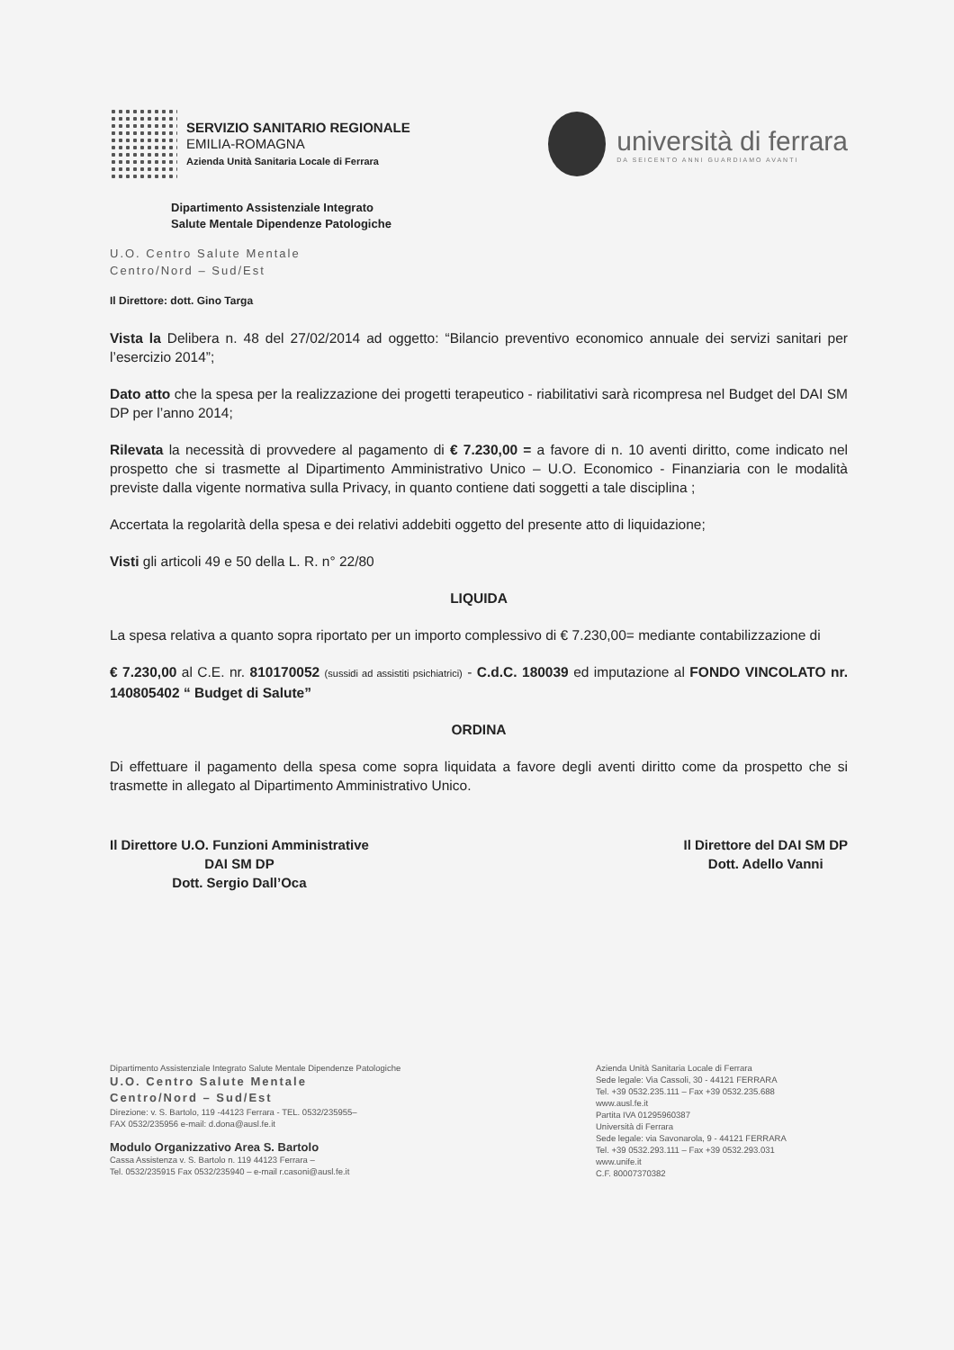SERVIZIO SANITARIO REGIONALE
EMILIA-ROMAGNA
Azienda Unità Sanitaria Locale di Ferrara
università di ferrara
DA SEICENTO ANNI GUARDIAMO AVANTI
Dipartimento Assistenziale Integrato
Salute Mentale Dipendenze Patologiche
U.O. Centro Salute Mentale
Centro/Nord – Sud/Est
Il Direttore: dott. Gino Targa
Vista la Delibera n. 48 del 27/02/2014 ad oggetto: “Bilancio preventivo economico annuale dei servizi sanitari per l’esercizio 2014”;
Dato atto che la spesa per la realizzazione dei progetti terapeutico - riabilitativi sarà ricompresa nel Budget del DAI SM DP per l’anno 2014;
Rilevata la necessità di provvedere al pagamento di € 7.230,00 = a favore di n. 10 aventi diritto, come indicato nel prospetto che si trasmette al Dipartimento Amministrativo Unico – U.O. Economico - Finanziaria con le modalità previste dalla vigente normativa sulla Privacy, in quanto contiene dati soggetti a tale disciplina ;
Accertata la regolarità della spesa e dei relativi addebiti oggetto del presente atto di liquidazione;
Visti gli articoli 49 e 50 della L. R. n° 22/80
LIQUIDA
La spesa relativa a quanto sopra riportato per un importo complessivo di € 7.230,00= mediante contabilizzazione di
€ 7.230,00 al C.E. nr. 810170052 (sussidi ad assistiti psichiatrici) - C.d.C. 180039 ed imputazione al FONDO VINCOLATO nr. 140805402 “ Budget di Salute”
ORDINA
Di effettuare il pagamento della spesa come sopra liquidata a favore degli aventi diritto come da prospetto che si trasmette in allegato al Dipartimento Amministrativo Unico.
Il Direttore U.O. Funzioni Amministrative
DAI SM DP
Dott. Sergio Dall’Oca
Il Direttore del DAI SM DP
Dott. Adello Vanni
Dipartimento Assistenziale Integrato Salute Mentale Dipendenze Patologiche
U.O. Centro Salute Mentale
Centro/Nord – Sud/Est
Direzione: v. S. Bartolo, 119 -44123 Ferrara - TEL. 0532/235955–
FAX 0532/235956 e-mail: d.dona@ausl.fe.it
Modulo Organizzativo Area S. Bartolo
Cassa Assistenza v. S. Bartolo n. 119 44123 Ferrara –
Tel. 0532/235915 Fax 0532/235940 – e-mail r.casoni@ausl.fe.it
Azienda Unità Sanitaria Locale di Ferrara
Sede legale: Via Cassoli, 30 - 44121 FERRARA
Tel. +39 0532.235.111 – Fax +39 0532.235.688
www.ausl.fe.it
Partita IVA 01295960387
Università di Ferrara
Sede legale: via Savonarola, 9 - 44121 FERRARA
Tel. +39 0532.293.111 – Fax +39 0532.293.031
www.unife.it
C.F. 80007370382